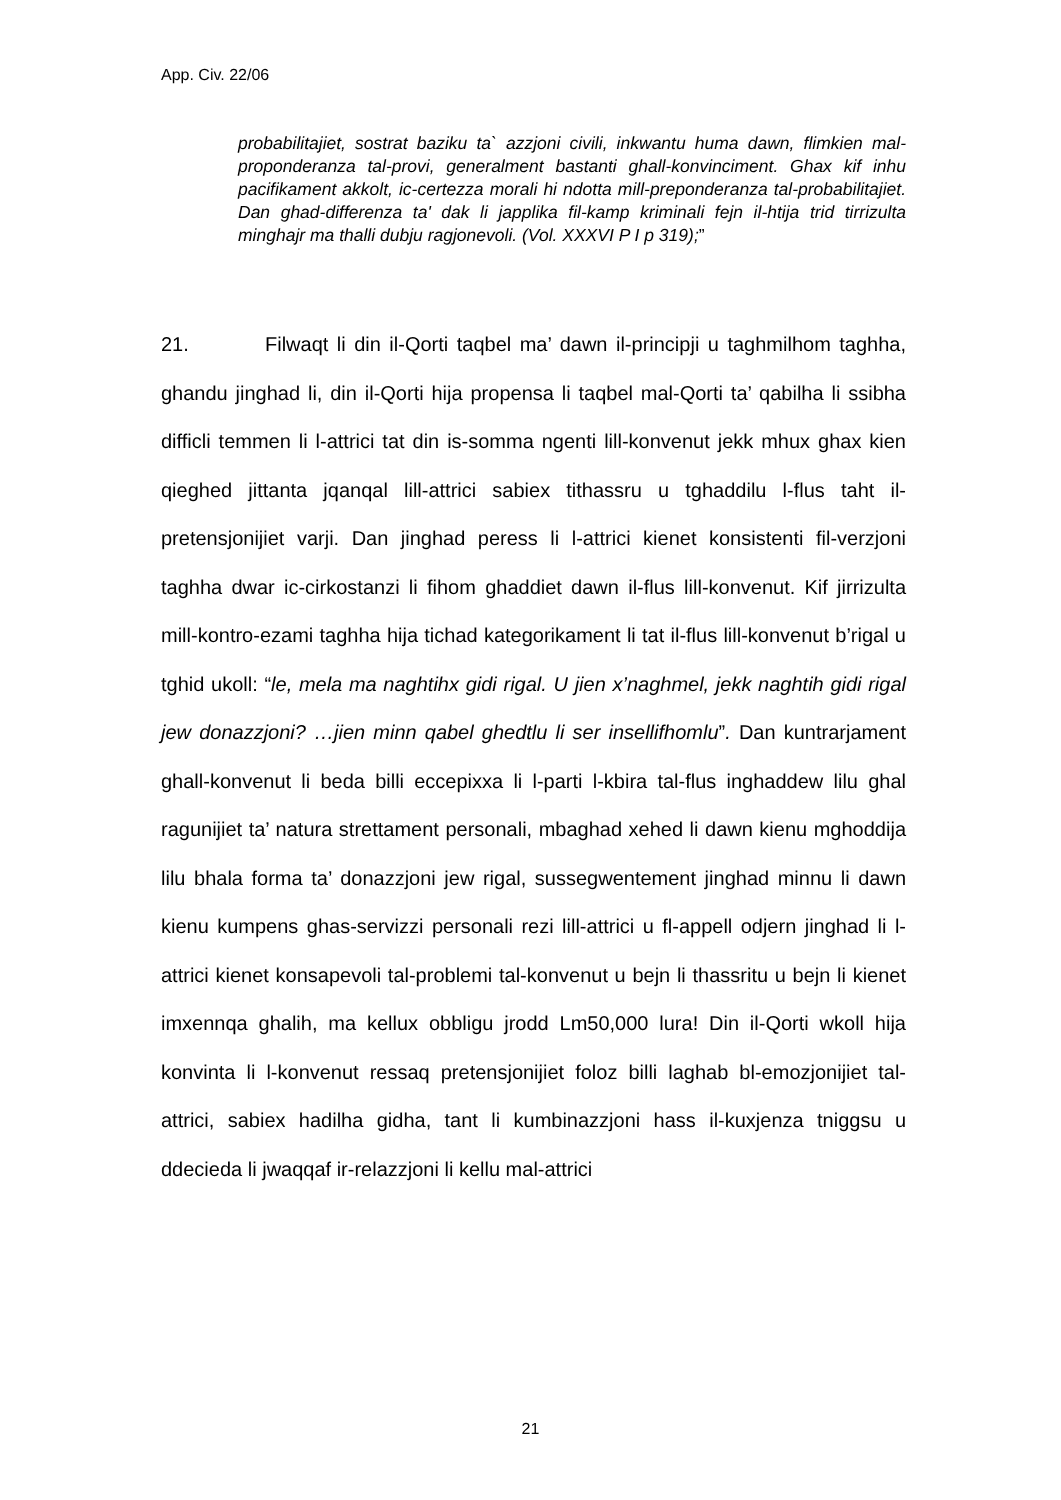App. Civ. 22/06
probabilitajiet, sostrat baziku ta` azzjoni civili, inkwantu huma dawn, flimkien mal-proponderanza tal-provi, generalment bastanti ghall-konvinciment. Ghax kif inhu pacifikament akkolt, ic-certezza morali hi ndotta mill-preponderanza tal-probabilitajiet. Dan ghad-differenza ta' dak li japplika fil-kamp kriminali fejn il-htija trid tirrizulta minghajr ma thalli dubju ragjonevoli. (Vol. XXXVI P I p 319);”
21. Filwaqt li din il-Qorti taqbel ma’ dawn il-principji u taghmilhom taghha, ghandu jinghad li, din il-Qorti hija propensa li taqbel mal-Qorti ta’ qabilha li ssibha difficli temmen li l-attrici tat din is-somma ngenti lill-konvenut jekk mhux ghax kien qieghed jittanta jqanqal lill-attrici sabiex tithassru u tghaddilu l-flus taht il-pretensjonijiet varji. Dan jinghad peress li l-attrici kienet konsistenti fil-verzjoni taghha dwar ic-cirkostanzi li fihom ghaddiet dawn il-flus lill-konvenut. Kif jirrizulta mill-kontro-ezami taghha hija tichad kategorikament li tat il-flus lill-konvenut b’rigal u tghid ukoll: “le, mela ma naghtihx gidi rigal. U jien x’naghmel, jekk naghtih gidi rigal jew donazzjoni? …jien minn qabel ghedtlu li ser insellifhomlu”. Dan kuntrarjament ghall-konvenut li beda billi eccepixxa li l-parti l-kbira tal-flus inghaddew lilu ghal ragunijiet ta’ natura strettament personali, mbaghad xehed li dawn kienu mghoddija lilu bhala forma ta’ donazzjoni jew rigal, sussegwentement jinghad minnu li dawn kienu kumpens ghas-servizzi personali rezi lill-attrici u fl-appell odjern jinghad li l-attrici kienet konsapevoli tal-problemi tal-konvenut u bejn li thassritu u bejn li kienet imxennqa ghalih, ma kellux obbligu jrodd Lm50,000 lura! Din il-Qorti wkoll hija konvinta li l-konvenut ressaq pretensjonijiet foloz billi laghab bl-emozjonijiet tal-attrici, sabiex hadilha gidha, tant li kumbinazzjoni hass il-kuxjenza tniggsu u ddecieda li jwaqqaf ir-relazzjoni li kellu mal-attrici
21